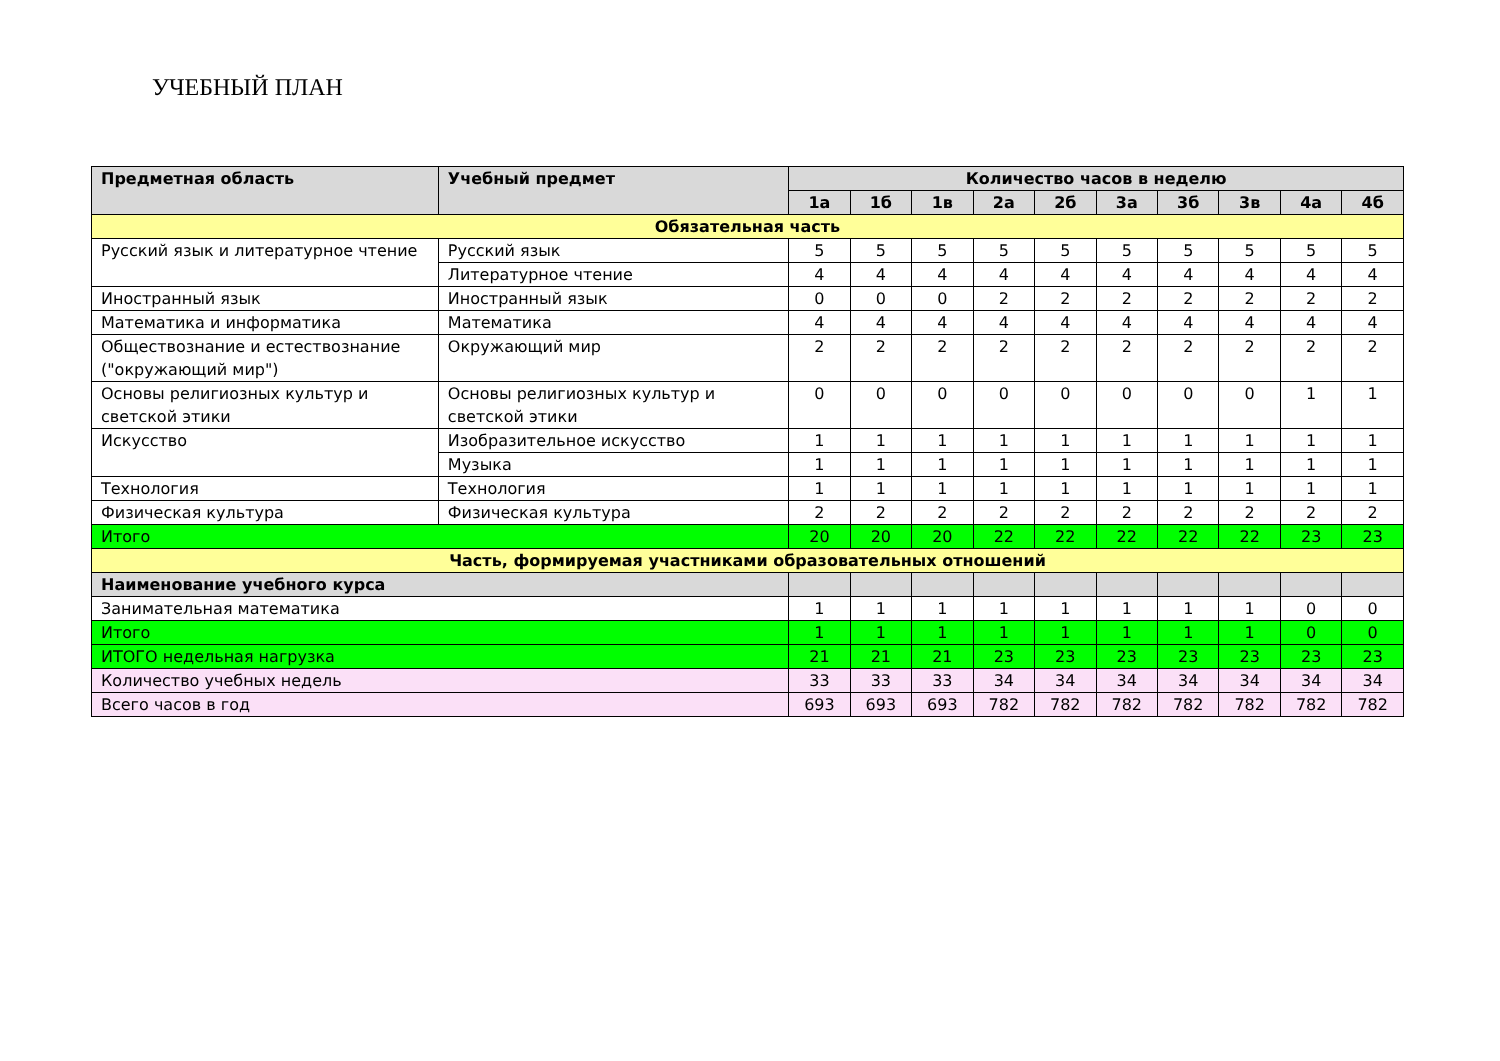УЧЕБНЫЙ ПЛАН
| Предметная область | Учебный предмет | Количество часов в неделю | | | | | | | | | |
| --- | --- | --- | --- | --- | --- | --- | --- | --- | --- | --- | --- |
| | | 1а | 1б | 1в | 2а | 2б | 3а | 3б | 3в | 4а | 4б |
| Обязательная часть | | | | | | | | | | | |
| Русский язык и литературное чтение | Русский язык | 5 | 5 | 5 | 5 | 5 | 5 | 5 | 5 | 5 | 5 |
| | Литературное чтение | 4 | 4 | 4 | 4 | 4 | 4 | 4 | 4 | 4 | 4 |
| Иностранный язык | Иностранный язык | 0 | 0 | 0 | 2 | 2 | 2 | 2 | 2 | 2 | 2 |
| Математика и информатика | Математика | 4 | 4 | 4 | 4 | 4 | 4 | 4 | 4 | 4 | 4 |
| Обществознание и естествознание ("окружающий мир") | Окружающий мир | 2 | 2 | 2 | 2 | 2 | 2 | 2 | 2 | 2 | 2 |
| Основы религиозных культур и светской этики | Основы религиозных культур и светской этики | 0 | 0 | 0 | 0 | 0 | 0 | 0 | 0 | 1 | 1 |
| Искусство | Изобразительное искусство | 1 | 1 | 1 | 1 | 1 | 1 | 1 | 1 | 1 | 1 |
| | Музыка | 1 | 1 | 1 | 1 | 1 | 1 | 1 | 1 | 1 | 1 |
| Технология | Технология | 1 | 1 | 1 | 1 | 1 | 1 | 1 | 1 | 1 | 1 |
| Физическая культура | Физическая культура | 2 | 2 | 2 | 2 | 2 | 2 | 2 | 2 | 2 | 2 |
| Итого | | 20 | 20 | 20 | 22 | 22 | 22 | 22 | 22 | 23 | 23 |
| Часть, формируемая участниками образовательных отношений | | | | | | | | | | | |
| Наименование учебного курса | | | | | | | | | | | |
| Занимательная математика | | 1 | 1 | 1 | 1 | 1 | 1 | 1 | 1 | 0 | 0 |
| Итого | | 1 | 1 | 1 | 1 | 1 | 1 | 1 | 1 | 0 | 0 |
| ИТОГО недельная нагрузка | | 21 | 21 | 21 | 23 | 23 | 23 | 23 | 23 | 23 | 23 |
| Количество учебных недель | | 33 | 33 | 33 | 34 | 34 | 34 | 34 | 34 | 34 | 34 |
| Всего часов в год | | 693 | 693 | 693 | 782 | 782 | 782 | 782 | 782 | 782 | 782 |